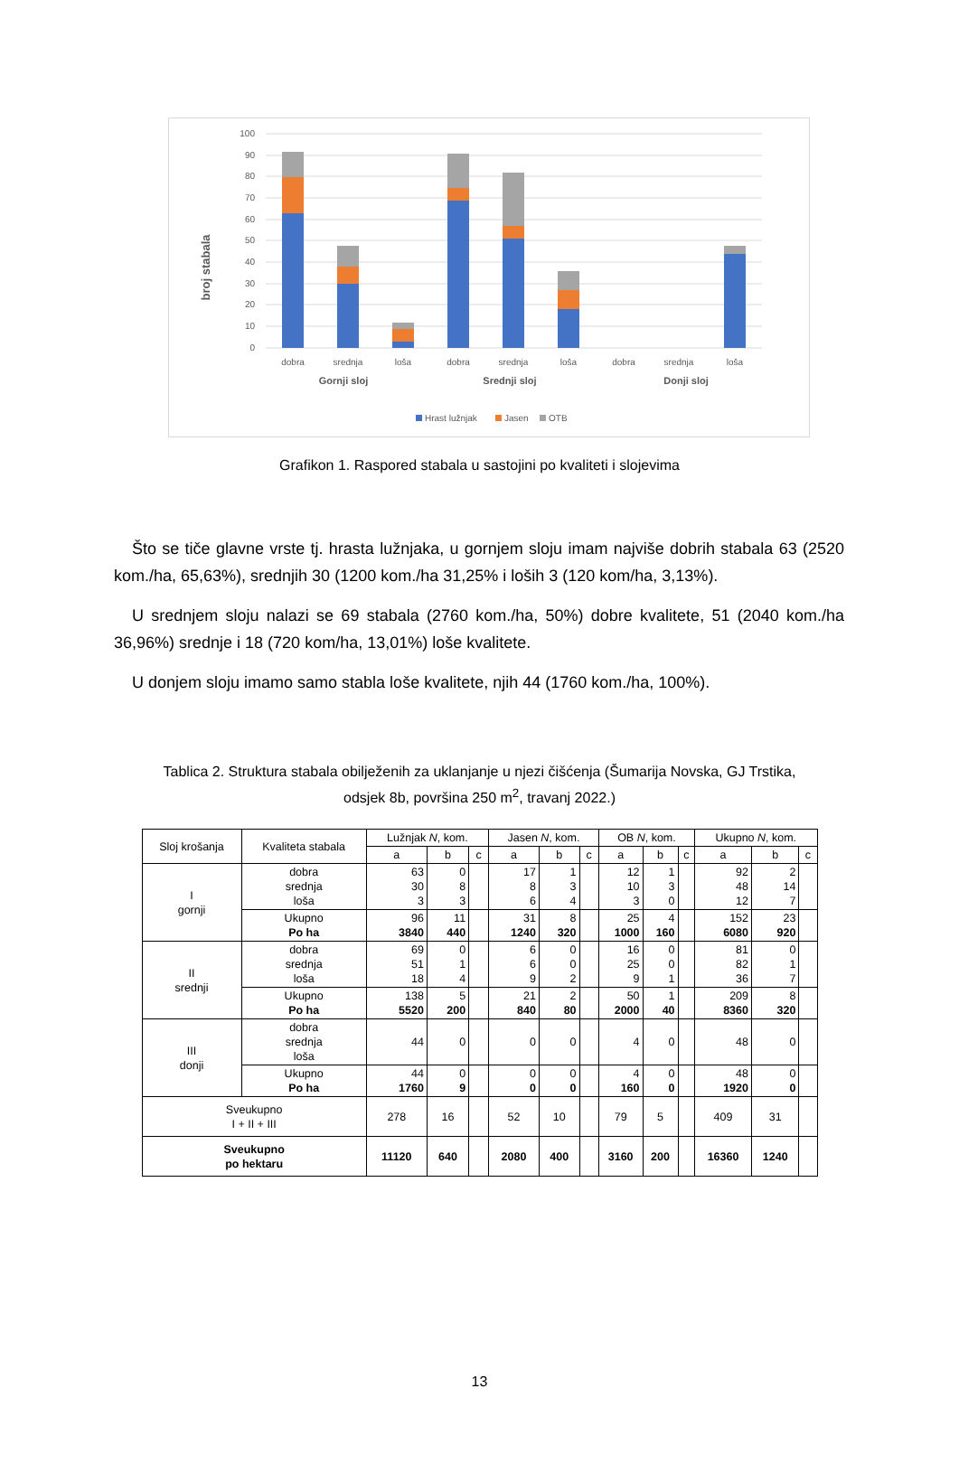100
90
80
70
60
50
40
30
20
10
0
broj stabala
dobra
srednja
loša
dobra
srednja
loša
dobra
srednja
loša
Gornji sloj
Srednji sloj
Donji sloj
Hrast lužnjak
Jasen
OTB
Grafikon 1. Raspored stabala u sastojini po kvaliteti i slojevima
Što se tiče glavne vrste tj. hrasta lužnjaka, u gornjem sloju imam najviše dobrih stabala 63 (2520 kom./ha, 65,63%), srednjih 30 (1200 kom./ha 31,25% i loših 3 (120 kom/ha, 3,13%).
U srednjem sloju nalazi se 69 stabala (2760 kom./ha, 50%) dobre kvalitete, 51 (2040 kom./ha 36,96%) srednje i 18 (720 kom/ha, 13,01%) loše kvalitete.
U donjem sloju imamo samo stabla loše kvalitete, njih 44 (1760 kom./ha, 100%).
Tablica 2. Struktura stabala obilježenih za uklanjanje u njezi čišćenja (Šumarija Novska, GJ Trstika,
odsjek 8b, površina 250 m<sup>2</sup>, travanj 2022.)
| Sloj krošanja | Kvaliteta stabala | Lužnjak N , kom. | | | Jasen N , kom. | | | OB N , kom. | | | Ukupno N , kom. | | |
| --- | --- | --- | --- | --- | --- | --- | --- | --- | --- | --- | --- | --- | --- |
| | | a | b | c | a | b | c | a | b | c | a | b | c |
| I gornji | dobra srednja loša | 63 30 3 | 0 8 3 | | 17 8 6 | 1 3 4 | | 12 10 3 | 1 3 0 | | 92 48 12 | 2 14 7 | |
| | Ukupno Po ha | 96 3840 | 11 440 | | 31 1240 | 8 320 | | 25 1000 | 4 160 | | 152 6080 | 23 920 | |
| II srednji | dobra srednja loša | 69 51 18 | 0 1 4 | | 6 6 9 | 0 0 2 | | 16 25 9 | 0 0 1 | | 81 82 36 | 0 1 7 | |
| | Ukupno Po ha | 138 5520 | 5 200 | | 21 840 | 2 80 | | 50 2000 | 1 40 | | 209 8360 | 8 320 | |
| III donji | dobra srednja loša | 44 | 0 | | 0 | 0 | | 4 | 0 | | 48 | 0 | |
| | Ukupno Po ha | 44 1760 | 0 9 | | 0 0 | 0 0 | | 4 160 | 0 0 | | 48 1920 | 0 0 | |
| Sveukupno I + II + III | | 278 | 16 | | 52 | 10 | | 79 | 5 | | 409 | 31 | |
| Sveukupno po hektaru | | 11120 | 640 | | 2080 | 400 | | 3160 | 200 | | 16360 | 1240 | |
13